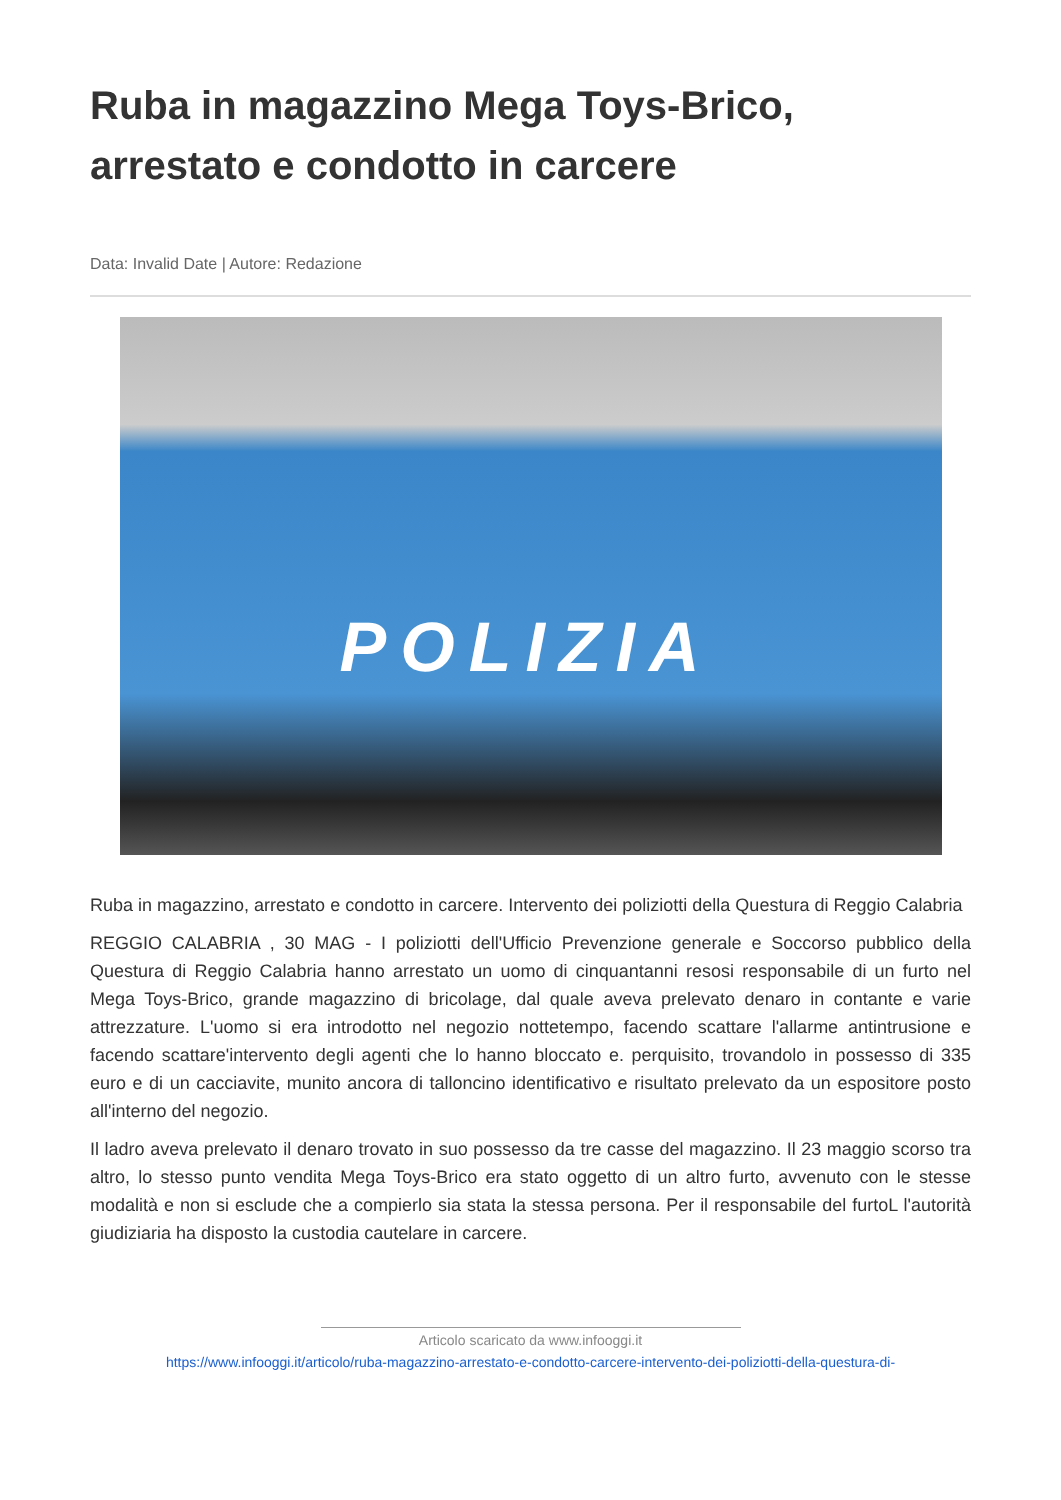Ruba in magazzino Mega Toys-Brico, arrestato e condotto in carcere
Data: Invalid Date | Autore: Redazione
POLIZIA
Ruba in magazzino, arrestato e condotto in carcere. Intervento dei poliziotti della Questura di Reggio Calabria
REGGIO CALABRIA , 30 MAG - I poliziotti dell'Ufficio Prevenzione generale e Soccorso pubblico della Questura di Reggio Calabria hanno arrestato un uomo di cinquantanni resosi responsabile di un furto nel Mega Toys-Brico, grande magazzino di bricolage, dal quale aveva prelevato denaro in contante e varie attrezzature. L'uomo si era introdotto nel negozio nottetempo, facendo scattare l'allarme antintrusione e facendo scattare'intervento degli agenti che lo hanno bloccato e. perquisito, trovandolo in possesso di 335 euro e di un cacciavite, munito ancora di talloncino identificativo e risultato prelevato da un espositore posto all'interno del negozio.
Il ladro aveva prelevato il denaro trovato in suo possesso da tre casse del magazzino. Il 23 maggio scorso tra altro, lo stesso punto vendita Mega Toys-Brico era stato oggetto di un altro furto, avvenuto con le stesse modalità e non si esclude che a compierlo sia stata la stessa persona. Per il responsabile del furtoL l'autorità giudiziaria ha disposto la custodia cautelare in carcere.
Articolo scaricato da www.infooggi.it
https://www.infooggi.it/articolo/ruba-magazzino-arrestato-e-condotto-carcere-intervento-dei-poliziotti-della-questura-di-